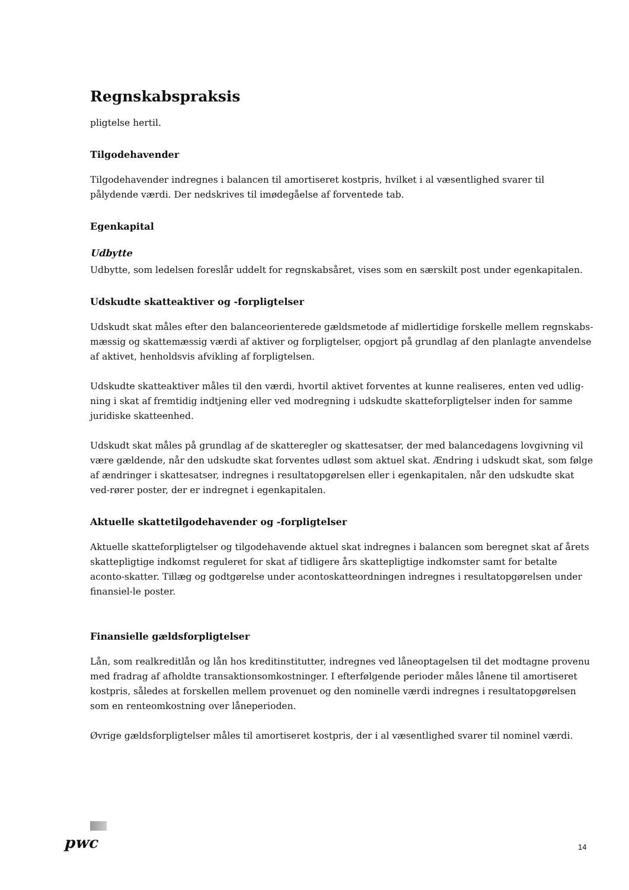Regnskabspraksis
pligtelse hertil.
Tilgodehavender
Tilgodehavender indregnes i balancen til amortiseret kostpris, hvilket i al væsentlighed svarer til pålydende værdi. Der nedskrives til imødegåelse af forventede tab.
Egenkapital
Udbytte
Udbytte, som ledelsen foreslår uddelt for regnskabsåret, vises som en særskilt post under egenkapitalen.
Udskudte skatteaktiver og -forpligtelser
Udskudt skat måles efter den balanceorienterede gældsmetode af midlertidige forskelle mellem regnskabs-mæssig og skattemæssig værdi af aktiver og forpligtelser, opgjort på grundlag af den planlagte anvendelse af aktivet, henholdsvis afvikling af forpligtelsen.
Udskudte skatteaktiver måles til den værdi, hvortil aktivet forventes at kunne realiseres, enten ved udlig-ning i skat af fremtidig indtjening eller ved modregning i udskudte skatteforpligtelser inden for samme juridiske skatteenhed.
Udskudt skat måles på grundlag af de skatteregler og skattesatser, der med balancedagens lovgivning vil være gældende, når den udskudte skat forventes udløst som aktuel skat. Ændring i udskudt skat, som følge af ændringer i skattesatser, indregnes i resultatopgørelsen eller i egenkapitalen, når den udskudte skat ved-rører poster, der er indregnet i egenkapitalen.
Aktuelle skattetilgodehavender og -forpligtelser
Aktuelle skatteforpligtelser og tilgodehavende aktuel skat indregnes i balancen som beregnet skat af årets skattepligtige indkomst reguleret for skat af tidligere års skattepligtige indkomster samt for betalte aconto-skatter. Tillæg og godtgørelse under acontoskatteordningen indregnes i resultatopgørelsen under finansiel-le poster.
Finansielle gældsforpligtelser
Lån, som realkreditlån og lån hos kreditinstitutter, indregnes ved låneoptagelsen til det modtagne provenu med fradrag af afholdte transaktionsomkostninger. I efterfølgende perioder måles lånene til amortiseret kostpris, således at forskellen mellem provenuet og den nominelle værdi indregnes i resultatopgørelsen som en renteomkostning over låneperioden.
Øvrige gældsforpligtelser måles til amortiseret kostpris, der i al væsentlighed svarer til nominel værdi.
pwc 14